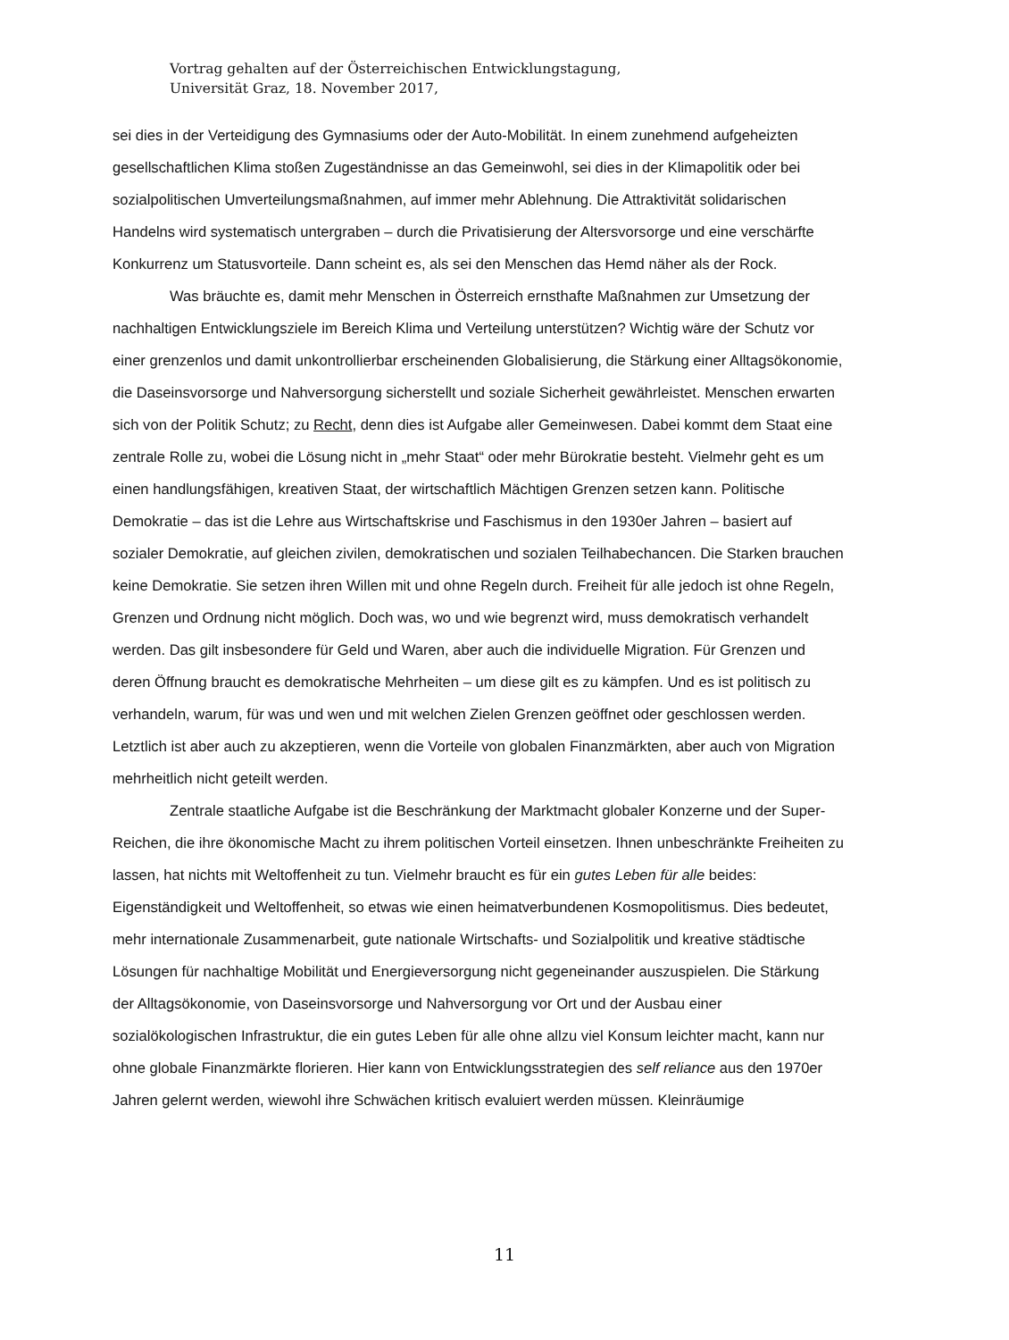Vortrag gehalten auf der Österreichischen Entwicklungstagung,
Universität Graz, 18. November 2017,
sei dies in der Verteidigung des Gymnasiums oder der Auto-Mobilität. In einem zunehmend aufgeheizten gesellschaftlichen Klima stoßen Zugeständnisse an das Gemeinwohl, sei dies in der Klimapolitik oder bei sozialpolitischen Umverteilungsmaßnahmen, auf immer mehr Ablehnung. Die Attraktivität solidarischen Handelns wird systematisch untergraben – durch die Privatisierung der Altersvorsorge und eine verschärfte Konkurrenz um Statusvorteile. Dann scheint es, als sei den Menschen das Hemd näher als der Rock.
Was bräuchte es, damit mehr Menschen in Österreich ernsthafte Maßnahmen zur Umsetzung der nachhaltigen Entwicklungsziele im Bereich Klima und Verteilung unterstützen? Wichtig wäre der Schutz vor einer grenzenlos und damit unkontrollierbar erscheinenden Globalisierung, die Stärkung einer Alltagsökonomie, die Daseinsvorsorge und Nahversorgung sicherstellt und soziale Sicherheit gewährleistet. Menschen erwarten sich von der Politik Schutz; zu Recht, denn dies ist Aufgabe aller Gemeinwesen. Dabei kommt dem Staat eine zentrale Rolle zu, wobei die Lösung nicht in „mehr Staat“ oder mehr Bürokratie besteht. Vielmehr geht es um einen handlungsfähigen, kreativen Staat, der wirtschaftlich Mächtigen Grenzen setzen kann. Politische Demokratie – das ist die Lehre aus Wirtschaftskrise und Faschismus in den 1930er Jahren – basiert auf sozialer Demokratie, auf gleichen zivilen, demokratischen und sozialen Teilhabechancen. Die Starken brauchen keine Demokratie. Sie setzen ihren Willen mit und ohne Regeln durch. Freiheit für alle jedoch ist ohne Regeln, Grenzen und Ordnung nicht möglich. Doch was, wo und wie begrenzt wird, muss demokratisch verhandelt werden. Das gilt insbesondere für Geld und Waren, aber auch die individuelle Migration. Für Grenzen und deren Öffnung braucht es demokratische Mehrheiten – um diese gilt es zu kämpfen. Und es ist politisch zu verhandeln, warum, für was und wen und mit welchen Zielen Grenzen geöffnet oder geschlossen werden. Letztlich ist aber auch zu akzeptieren, wenn die Vorteile von globalen Finanzmärkten, aber auch von Migration mehrheitlich nicht geteilt werden.
Zentrale staatliche Aufgabe ist die Beschränkung der Marktmacht globaler Konzerne und der Super-Reichen, die ihre ökonomische Macht zu ihrem politischen Vorteil einsetzen. Ihnen unbeschränkte Freiheiten zu lassen, hat nichts mit Weltoffenheit zu tun. Vielmehr braucht es für ein gutes Leben für alle beides: Eigenständigkeit und Weltoffenheit, so etwas wie einen heimatverbundenen Kosmopolitismus. Dies bedeutet, mehr internationale Zusammenarbeit, gute nationale Wirtschafts- und Sozialpolitik und kreative städtische Lösungen für nachhaltige Mobilität und Energieversorgung nicht gegeneinander auszuspielen. Die Stärkung der Alltagsökonomie, von Daseinsvorsorge und Nahversorgung vor Ort und der Ausbau einer sozialökologischen Infrastruktur, die ein gutes Leben für alle ohne allzu viel Konsum leichter macht, kann nur ohne globale Finanzmärkte florieren. Hier kann von Entwicklungsstrategien des self reliance aus den 1970er Jahren gelernt werden, wiewohl ihre Schwächen kritisch evaluiert werden müssen. Kleinräumige
11